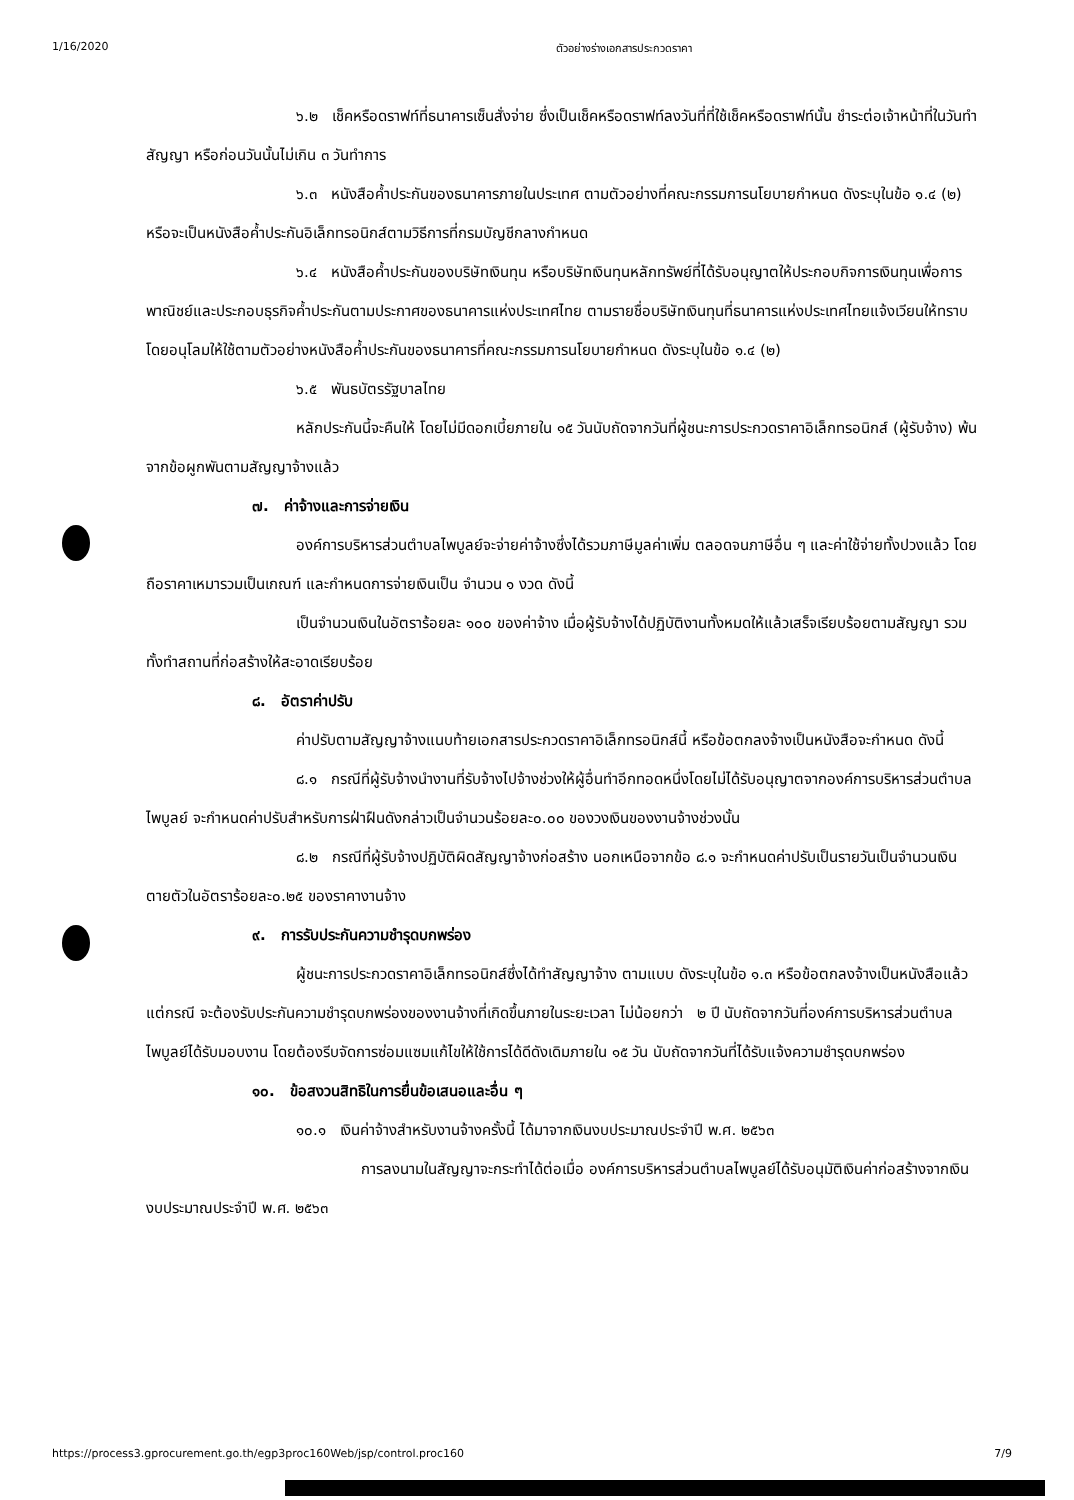1/16/2020 ตัวอย่างร่างเอกสารประกวดราคา
๖.๒ เช็คหรือดราฟท์ที่ธนาคารเซ็นสั่งจ่าย ซึ่งเป็นเช็คหรือดราฟท์ลงวันที่ที่ใช้เช็คหรือดราฟท์นั้น ชำระต่อเจ้าหน้าที่ในวันทำสัญญา หรือก่อนวันนั้นไม่เกิน ๓ วันทำการ
๖.๓ หนังสือค้ำประกันของธนาคารภายในประเทศ ตามตัวอย่างที่คณะกรรมการนโยบายกำหนด ดังระบุในข้อ ๑.๔ (๒) หรือจะเป็นหนังสือค้ำประกันอิเล็กทรอนิกส์ตามวิธีการที่กรมบัญชีกลางกำหนด
๖.๔ หนังสือค้ำประกันของบริษัทเงินทุน หรือบริษัทเงินทุนหลักทรัพย์ที่ได้รับอนุญาตให้ประกอบกิจการเงินทุนเพื่อการพาณิชย์และประกอบธุรกิจค้ำประกันตามประกาศของธนาคารแห่งประเทศไทย ตามรายชื่อบริษัทเงินทุนที่ธนาคารแห่งประเทศไทยแจ้งเวียนให้ทราบ โดยอนุโลมให้ใช้ตามตัวอย่างหนังสือค้ำประกันของธนาคารที่คณะกรรมการนโยบายกำหนด ดังระบุในข้อ ๑.๔ (๒)
๖.๕ พันธบัตรรัฐบาลไทย
หลักประกันนี้จะคืนให้ โดยไม่มีดอกเบี้ยภายใน ๑๕ วันนับถัดจากวันที่ผู้ชนะการประกวดราคาอิเล็กทรอนิกส์ (ผู้รับจ้าง) พ้นจากข้อผูกพันตามสัญญาจ้างแล้ว
๗. ค่าจ้างและการจ่ายเงิน
องค์การบริหารส่วนตำบลไพบูลย์จะจ่ายค่าจ้างซึ่งได้รวมภาษีมูลค่าเพิ่ม ตลอดจนภาษีอื่น ๆ และค่าใช้จ่ายทั้งปวงแล้ว โดยถือราคาเหมารวมเป็นเกณฑ์ และกำหนดการจ่ายเงินเป็น จำนวน ๑ งวด ดังนี้
เป็นจำนวนเงินในอัตราร้อยละ ๑๐๐ ของค่าจ้าง เมื่อผู้รับจ้างได้ปฏิบัติงานทั้งหมดให้แล้วเสร็จเรียบร้อยตามสัญญา รวมทั้งทำสถานที่ก่อสร้างให้สะอาดเรียบร้อย
๘. อัตราค่าปรับ
ค่าปรับตามสัญญาจ้างแนบท้ายเอกสารประกวดราคาอิเล็กทรอนิกส์นี้ หรือข้อตกลงจ้างเป็นหนังสือจะกำหนด ดังนี้
๘.๑ กรณีที่ผู้รับจ้างนำงานที่รับจ้างไปจ้างช่วงให้ผู้อื่นทำอีกทอดหนึ่งโดยไม่ได้รับอนุญาตจากองค์การบริหารส่วนตำบลไพบูลย์ จะกำหนดค่าปรับสำหรับการฝ่าฝืนดังกล่าวเป็นจำนวนร้อยละ๐.๐๐ ของวงเงินของงานจ้างช่วงนั้น
๘.๒ กรณีที่ผู้รับจ้างปฏิบัติผิดสัญญาจ้างก่อสร้าง นอกเหนือจากข้อ ๘.๑ จะกำหนดค่าปรับเป็นรายวันเป็นจำนวนเงินตายตัวในอัตราร้อยละ๐.๒๕ ของราคางานจ้าง
๙. การรับประกันความชำรุดบกพร่อง
ผู้ชนะการประกวดราคาอิเล็กทรอนิกส์ซึ่งได้ทำสัญญาจ้าง ตามแบบ ดังระบุในข้อ ๑.๓ หรือข้อตกลงจ้างเป็นหนังสือแล้วแต่กรณี จะต้องรับประกันความชำรุดบกพร่องของงานจ้างที่เกิดขึ้นภายในระยะเวลา ไม่น้อยกว่า ๒ ปี นับถัดจากวันที่องค์การบริหารส่วนตำบลไพบูลย์ได้รับมอบงาน โดยต้องรีบจัดการซ่อมแซมแก้ไขให้ใช้การได้ดีดังเดิมภายใน ๑๕ วัน นับถัดจากวันที่ได้รับแจ้งความชำรุดบกพร่อง
๑๐. ข้อสงวนสิทธิในการยื่นข้อเสนอและอื่น ๆ
๑๐.๑ เงินค่าจ้างสำหรับงานจ้างครั้งนี้ ได้มาจากเงินงบประมาณประจำปี พ.ศ. ๒๕๖๓
การลงนามในสัญญาจะกระทำได้ต่อเมื่อ องค์การบริหารส่วนตำบลไพบูลย์ได้รับอนุมัติเงินค่าก่อสร้างจากเงินงบประมาณประจำปี พ.ศ. ๒๕๖๓
https://process3.gprocurement.go.th/egp3proc160Web/jsp/control.proc160 7/9